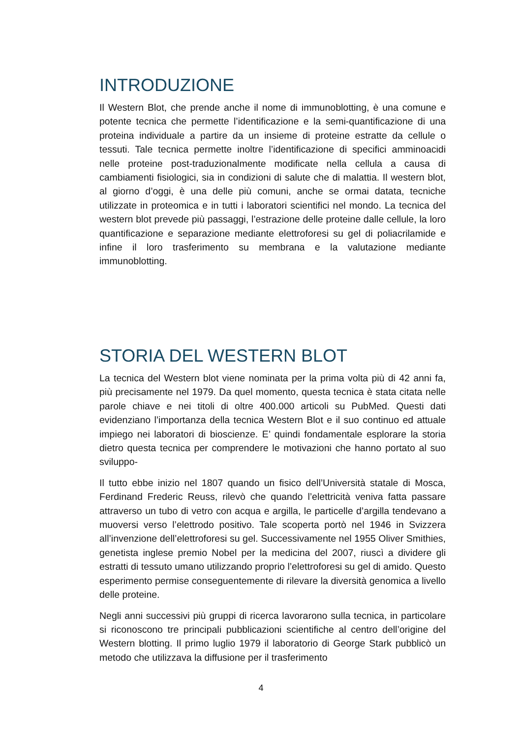INTRODUZIONE
Il Western Blot, che prende anche il nome di immunoblotting, è una comune e potente tecnica che permette l’identificazione e la semi-quantificazione di una proteina individuale a partire da un insieme di proteine estratte da cellule o tessuti. Tale tecnica permette inoltre l’identificazione di specifici amminoacidi nelle proteine post-traduzionalmente modificate nella cellula a causa di cambiamenti fisiologici, sia in condizioni di salute che di malattia. Il western blot, al giorno d’oggi, è una delle più comuni, anche se ormai datata, tecniche utilizzate in proteomica e in tutti i laboratori scientifici nel mondo. La tecnica del western blot prevede più passaggi, l’estrazione delle proteine dalle cellule, la loro quantificazione e separazione mediante elettroforesi su gel di poliacrilamide e infine il loro trasferimento su membrana e la valutazione mediante immunoblotting.
STORIA DEL WESTERN BLOT
La tecnica del Western blot viene nominata per la prima volta più di 42 anni fa, più precisamente nel 1979. Da quel momento, questa tecnica è stata citata nelle parole chiave e nei titoli di oltre 400.000 articoli su PubMed. Questi dati evidenziano l’importanza della tecnica Western Blot e il suo continuo ed attuale impiego nei laboratori di bioscienze. E’ quindi fondamentale esplorare la storia dietro questa tecnica per comprendere le motivazioni che hanno portato al suo sviluppo-
Il tutto ebbe inizio nel 1807 quando un fisico dell’Università statale di Mosca, Ferdinand Frederic Reuss, rilevò che quando l’elettricità veniva fatta passare attraverso un tubo di vetro con acqua e argilla, le particelle d’argilla tendevano a muoversi verso l’elettrodo positivo. Tale scoperta portò nel 1946 in Svizzera all’invenzione dell’elettroforesi su gel. Successivamente nel 1955 Oliver Smithies, genetista inglese premio Nobel per la medicina del 2007, riuscì a dividere gli estratti di tessuto umano utilizzando proprio l’elettroforesi su gel di amido. Questo esperimento permise conseguentemente di rilevare la diversità genomica a livello delle proteine.
Negli anni successivi più gruppi di ricerca lavorarono sulla tecnica, in particolare si riconoscono tre principali pubblicazioni scientifiche al centro dell’origine del Western blotting. Il primo luglio 1979 il laboratorio di George Stark pubblicò un metodo che utilizzava la diffusione per il trasferimento
4